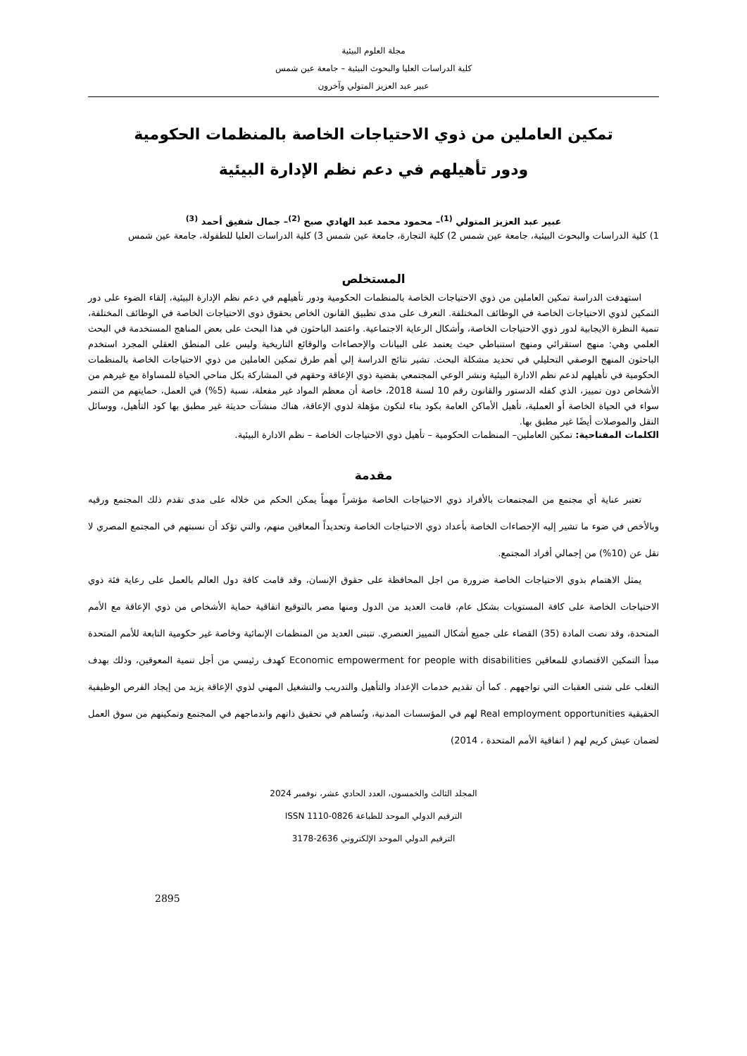مجلة العلوم البيئية
كلية الدراسات العليا والبحوث البيئية – جامعة عين شمس
عبير عبد العزيز المتولي وآخرون
تمكين العاملين من ذوي الاحتياجات الخاصة بالمنظمات الحكومية
ودور تأهيلهم في دعم نظم الإدارة البيئية
عبير عبد العزيز المتولي <sup>(1)</sup>– محمود محمد عبد الهادي صبح <sup>(2)</sup>– جمال شفيق أحمد <sup>(3)</sup>
1) كلية الدراسات والبحوث البيئية، جامعة عين شمس 2) كلية التجارة، جامعة عين شمس 3) كلية الدراسات العليا للطفولة، جامعة عين شمس
المستخلص
استهدفت الدراسة تمكين العاملين من ذوي الاحتياجات الخاصة بالمنظمات الحكومية ودور تأهيلهم في دعم نظم الإدارة البيئية، إلقاء الضوء على دور التمكين لذوي الاحتياجات الخاصة في الوظائف المختلفة. التعرف على مدى تطبيق القانون الخاص بحقوق ذوى الاحتياجات الخاصة في الوظائف المختلفة، تنمية النظرة الايجابية لدور ذوي الاحتياجات الخاصة، وأشكال الرعاية الاجتماعية. واعتمد الباحثون في هذا البحث على بعض المناهج المستخدمة في البحث العلمي وهي: منهج استقرائي ومنهج استنباطي حيث يعتمد على البيانات والإحصاءات والوقائع التاريخية وليس على المنطق العقلي المجرد استخدم الباحثون المنهج الوصفي التحليلي في تحديد مشكلة البحث. تشير نتائج الدراسة إلي أهم طرق تمكين العاملين من ذوي الاحتياجات الخاصة بالمنظمات الحكومية في تأهيلهم لدعم نظم الادارة البيئية ونشر الوعي المجتمعي بقضية ذوي الإعاقة وحقهم في المشاركة بكل مناحي الحياة للمساواة مع غيرهم من الأشخاص دون تمييز، الذي كفله الدستور والقانون رقم 10 لسنة 2018، خاصة أن معظم المواد غير مفعلة، نسبة (5%) في العمل، حمايتهم من التنمر سواء في الحياة الخاصة أو العملية، تأهيل الأماكن العامة بكود بناء لتكون مؤهلة لذوي الإعاقة، هناك منشآت حديثة غير مطبق بها كود التأهيل، ووسائل النقل والموصلات أيضًا غير مطبق بها.
الكلمات المفتاحية: تمكين العاملين– المنظمات الحكومية – تأهيل ذوي الاحتياجات الخاصة – نظم الادارة البيئية.
مقدمة
تعتبر عناية أي مجتمع من المجتمعات بالأفراد ذوي الاحتياجات الخاصة مؤشراً مهماً يمكن الحكم من خلاله على مدى تقدم ذلك المجتمع ورقيه وبالأخص في ضوء ما تشير إليه الإحصاءات الخاصة بأعداد ذوي الاحتياجات الخاصة وتحديداً المعاقين منهم، والتي تؤكد أن نسبتهم في المجتمع المصري لا تقل عن (10%) من إجمالي أفراد المجتمع.
يمثل الاهتمام بذوي الاحتياجات الخاصة ضرورة من اجل المحافظة على حقوق الإنسان، وقد قامت كافة دول العالم بالعمل على رعاية فئة ذوي الاحتياجات الخاصة على كافة المستويات بشكل عام، قامت العديد من الدول ومنها مصر بالتوقيع اتفاقية حماية الأشخاص من ذوي الإعاقة مع الأمم المتحدة، وقد نصت المادة (35) القضاء على جميع أشكال التمييز العنصري. تتبنى العديد من المنظمات الإنمائية وخاصة غير حكومية التابعة للأمم المتحدة مبدأ التمكين الاقتصادي للمعاقين Economic empowerment for people with disabilities كهدف رئيسي من أجل تنمية المعوقين، وذلك بهدف التغلب على شتى العقبات التي تواجههم . كما أن تقديم خدمات الإعداد والتأهيل والتدريب والتشغيل المهني لذوي الإعاقة يزيد من إيجاد الفرص الوظيفية الحقيقية Real employment opportunities لهم في المؤسسات المدنية، وتُساهم في تحقيق ذاتهم واندماجهم في المجتمع وتمكينهم من سوق العمل لضمان عيش كريم لهم ( اتفاقية الأمم المتحدة ، 2014)
المجلد الثالث والخمسون، العدد الحادي عشر، نوفمبر 2024
الترقيم الدولي الموحد للطباعة ISSN 1110-0826
الترقيم الدولي الموحد الإلكتروني 2636-3178
2895